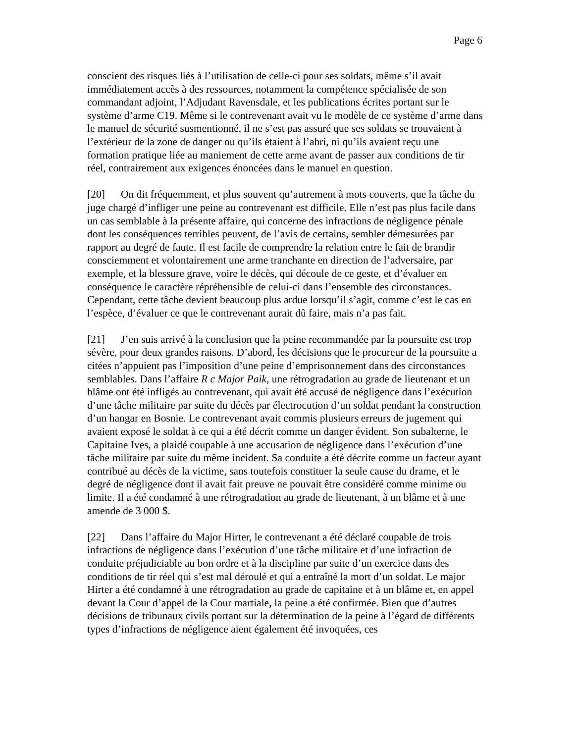Page 6
conscient des risques liés à l’utilisation de celle-ci pour ses soldats, même s’il avait immédiatement accès à des ressources, notamment la compétence spécialisée de son commandant adjoint, l’Adjudant Ravensdale, et les publications écrites portant sur le système d’arme C19. Même si le contrevenant avait vu le modèle de ce système d’arme dans le manuel de sécurité susmentionné, il ne s’est pas assuré que ses soldats se trouvaient à l’extérieur de la zone de danger ou qu’ils étaient à l’abri, ni qu’ils avaient reçu une formation pratique liée au maniement de cette arme avant de passer aux conditions de tir réel, contrairement aux exigences énoncées dans le manuel en question.
[20] On dit fréquemment, et plus souvent qu’autrement à mots couverts, que la tâche du juge chargé d’infliger une peine au contrevenant est difficile. Elle n’est pas plus facile dans un cas semblable à la présente affaire, qui concerne des infractions de négligence pénale dont les conséquences terribles peuvent, de l’avis de certains, sembler démesurées par rapport au degré de faute. Il est facile de comprendre la relation entre le fait de brandir consciemment et volontairement une arme tranchante en direction de l’adversaire, par exemple, et la blessure grave, voire le décès, qui découle de ce geste, et d’évaluer en conséquence le caractère répréhensible de celui-ci dans l’ensemble des circonstances. Cependant, cette tâche devient beaucoup plus ardue lorsqu’il s’agit, comme c’est le cas en l’espèce, d’évaluer ce que le contrevenant aurait dû faire, mais n’a pas fait.
[21] J’en suis arrivé à la conclusion que la peine recommandée par la poursuite est trop sévère, pour deux grandes raisons. D’abord, les décisions que le procureur de la poursuite a citées n’appuient pas l’imposition d’une peine d’emprisonnement dans des circonstances semblables. Dans l’affaire R c Major Paik, une rétrogradation au grade de lieutenant et un blâme ont été infligés au contrevenant, qui avait été accusé de négligence dans l’exécution d’une tâche militaire par suite du décès par électrocution d’un soldat pendant la construction d’un hangar en Bosnie. Le contrevenant avait commis plusieurs erreurs de jugement qui avaient exposé le soldat à ce qui a été décrit comme un danger évident. Son subalterne, le Capitaine Ives, a plaidé coupable à une accusation de négligence dans l’exécution d’une tâche militaire par suite du même incident. Sa conduite a été décrite comme un facteur ayant contribué au décès de la victime, sans toutefois constituer la seule cause du drame, et le degré de négligence dont il avait fait preuve ne pouvait être considéré comme minime ou limite. Il a été condamné à une rétrogradation au grade de lieutenant, à un blâme et à une amende de 3 000 $.
[22] Dans l’affaire du Major Hirter, le contrevenant a été déclaré coupable de trois infractions de négligence dans l’exécution d’une tâche militaire et d’une infraction de conduite préjudiciable au bon ordre et à la discipline par suite d’un exercice dans des conditions de tir réel qui s’est mal déroulé et qui a entraîné la mort d’un soldat. Le major Hirter a été condamné à une rétrogradation au grade de capitaine et à un blâme et, en appel devant la Cour d’appel de la Cour martiale, la peine a été confirmée. Bien que d’autres décisions de tribunaux civils portant sur la détermination de la peine à l’égard de différents types d’infractions de négligence aient également été invoquées, ces